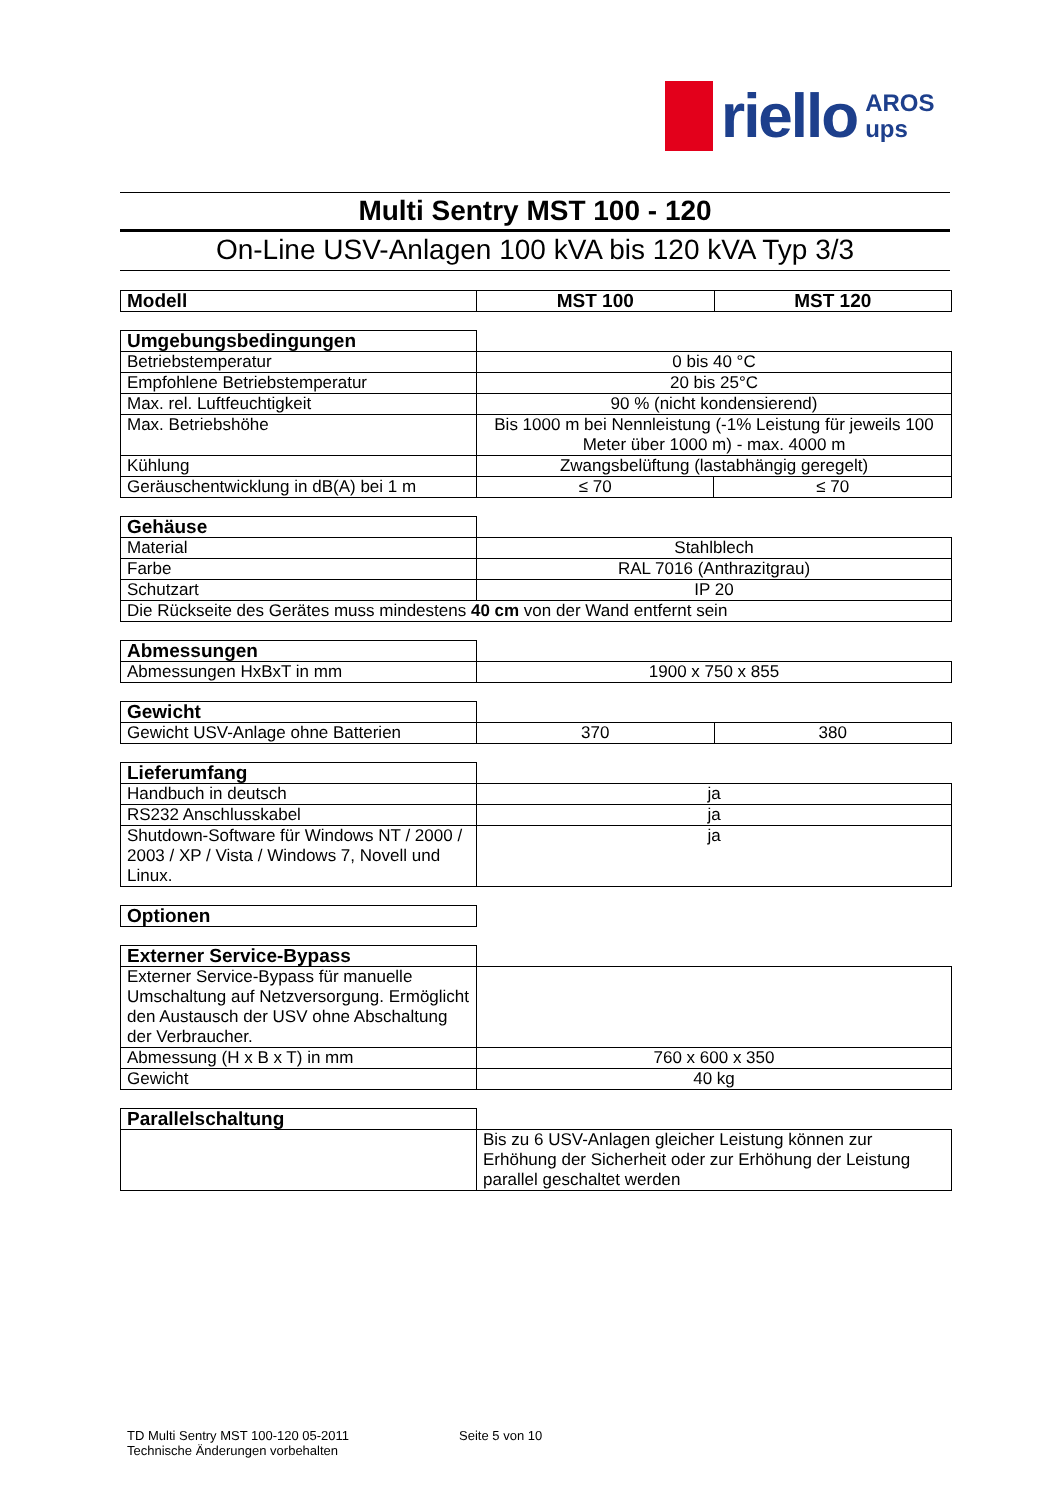riello AROS
ups
Multi Sentry MST 100 - 120
On-Line USV-Anlagen 100 kVA bis 120 kVA Typ 3/3
| Modell | MST 100 | MST 120 |
| --- | --- | --- |
| Umgebungsbedingungen | | |
| Betriebstemperatur | 0 bis 40 °C | |
| Empfohlene Betriebstemperatur | 20 bis 25°C | |
| Max. rel. Luftfeuchtigkeit | 90 % (nicht kondensierend) | |
| Max. Betriebshöhe | Bis 1000 m bei Nennleistung (-1% Leistung für jeweils 100 Meter über 1000 m) - max. 4000 m | |
| Kühlung | Zwangsbelüftung (lastabhängig geregelt) | |
| Geräuschentwicklung in dB(A) bei 1 m | ≤ 70 | ≤ 70 |
| Gehäuse | |
| Material | Stahlblech |
| Farbe | RAL 7016 (Anthrazitgrau) |
| Schutzart | IP 20 |
| Die Rückseite des Gerätes muss mindestens 40 cm von der Wand entfernt sein | |
| Abmessungen | |
| Abmessungen HxBxT in mm | 1900 x 750 x 855 |
| Gewicht | | |
| Gewicht USV-Anlage ohne Batterien | 370 | 380 |
| Lieferumfang | |
| Handbuch in deutsch | ja |
| RS232 Anschlusskabel | ja |
| Shutdown-Software für Windows NT / 2000 / 2003 / XP / Vista / Windows 7, Novell und Linux. | ja |
| Optionen | |
| Externer Service-Bypass | |
| Externer Service-Bypass für manuelle Umschaltung auf Netzversorgung. Ermöglicht den Austausch der USV ohne Abschaltung der Verbraucher. | |
| Abmessung (H x B x T) in mm | 760 x 600 x 350 |
| Gewicht | 40 kg |
| Parallelschaltung | |
| | Bis zu 6 USV-Anlagen gleicher Leistung können zur Erhöhung der Sicherheit oder zur Erhöhung der Leistung parallel geschaltet werden |
TD Multi Sentry MST 100-120 05-2011
Technische Änderungen vorbehalten
Seite 5 von 10